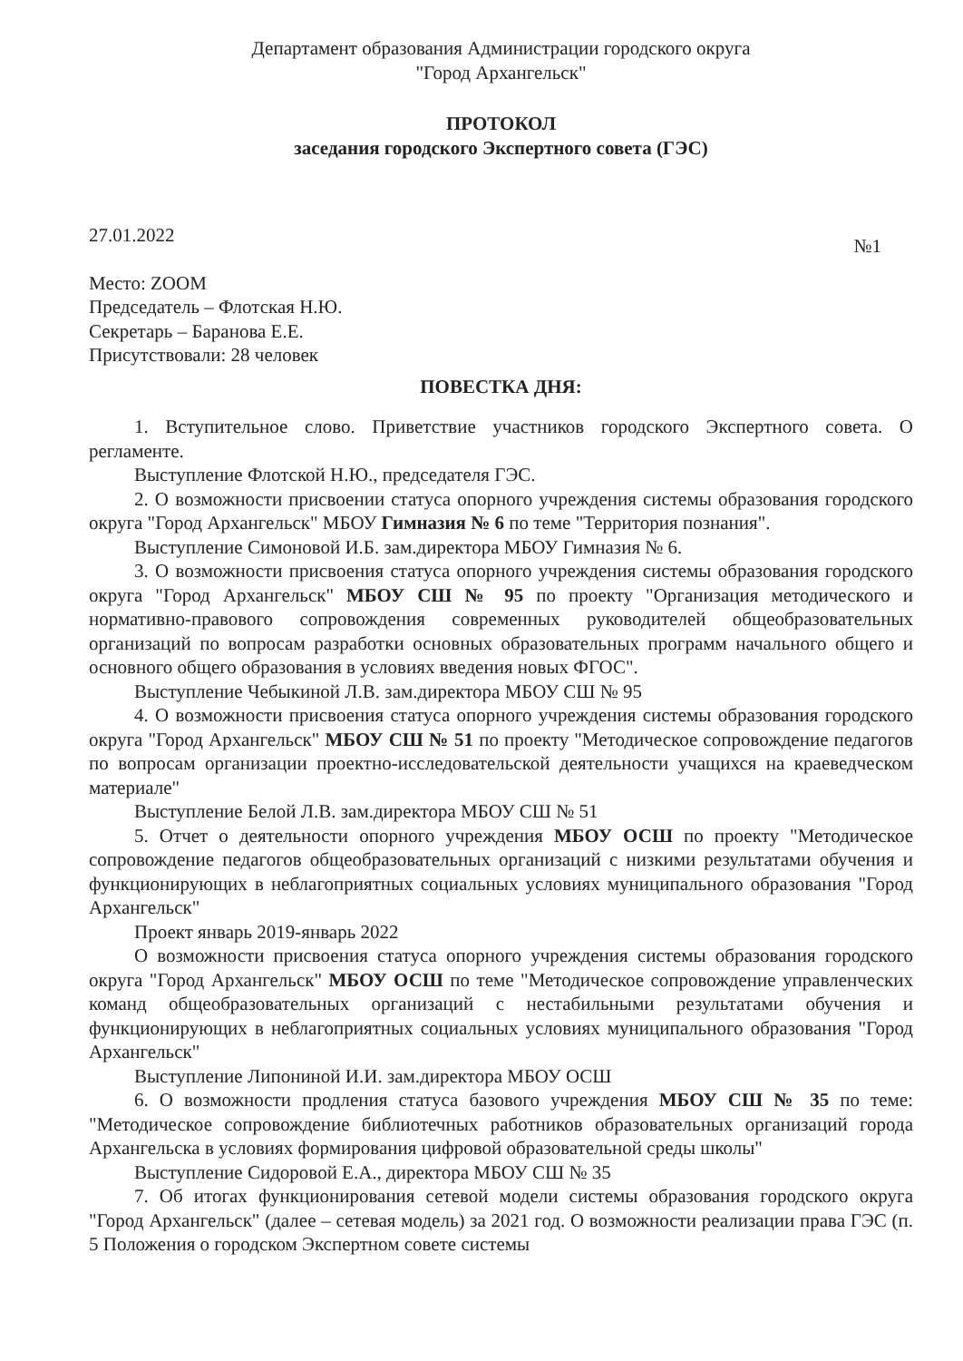Департамент образования Администрации городского округа
"Город Архангельск"
ПРОТОКОЛ
заседания городского Экспертного совета (ГЭС)
27.01.2022 №1
Место: ZOOM
Председатель – Флотская Н.Ю.
Секретарь – Баранова Е.Е.
Присутствовали: 28 человек
ПОВЕСТКА ДНЯ:
1. Вступительное слово. Приветствие участников городского Экспертного совета. О регламенте.
Выступление Флотской Н.Ю., председателя ГЭС.
2. О возможности присвоении статуса опорного учреждения системы образования городского округа "Город Архангельск" МБОУ Гимназия № 6 по теме "Территория познания".
Выступление Симоновой И.Б. зам.директора МБОУ Гимназия № 6.
3. О возможности присвоения статуса опорного учреждения системы образования городского округа "Город Архангельск" МБОУ СШ № 95 по проекту "Организация методического и нормативно-правового сопровождения современных руководителей общеобразовательных организаций по вопросам разработки основных образовательных программ начального общего и основного общего образования в условиях введения новых ФГОС".
Выступление Чебыкиной Л.В. зам.директора МБОУ СШ № 95
4. О возможности присвоения статуса опорного учреждения системы образования городского округа "Город Архангельск" МБОУ СШ № 51 по проекту "Методическое сопровождение педагогов по вопросам организации проектно-исследовательской деятельности учащихся на краеведческом материале"
Выступление Белой Л.В. зам.директора МБОУ СШ № 51
5. Отчет о деятельности опорного учреждения МБОУ ОСШ по проекту "Методическое сопровождение педагогов общеобразовательных организаций с низкими результатами обучения и функционирующих в неблагоприятных социальных условиях муниципального образования "Город Архангельск"
Проект январь 2019-январь 2022
О возможности присвоения статуса опорного учреждения системы образования городского округа "Город Архангельск" МБОУ ОСШ по теме "Методическое сопровождение управленческих команд общеобразовательных организаций с нестабильными результатами обучения и функционирующих в неблагоприятных социальных условиях муниципального образования "Город Архангельск"
Выступление Липониной И.И. зам.директора МБОУ ОСШ
6. О возможности продления статуса базового учреждения МБОУ СШ № 35 по теме: "Методическое сопровождение библиотечных работников образовательных организаций города Архангельска в условиях формирования цифровой образовательной среды школы"
Выступление Сидоровой Е.А., директора МБОУ СШ № 35
7. Об итогах функционирования сетевой модели системы образования городского округа "Город Архангельск" (далее – сетевая модель) за 2021 год. О возможности реализации права ГЭС (п. 5 Положения о городском Экспертном совете системы